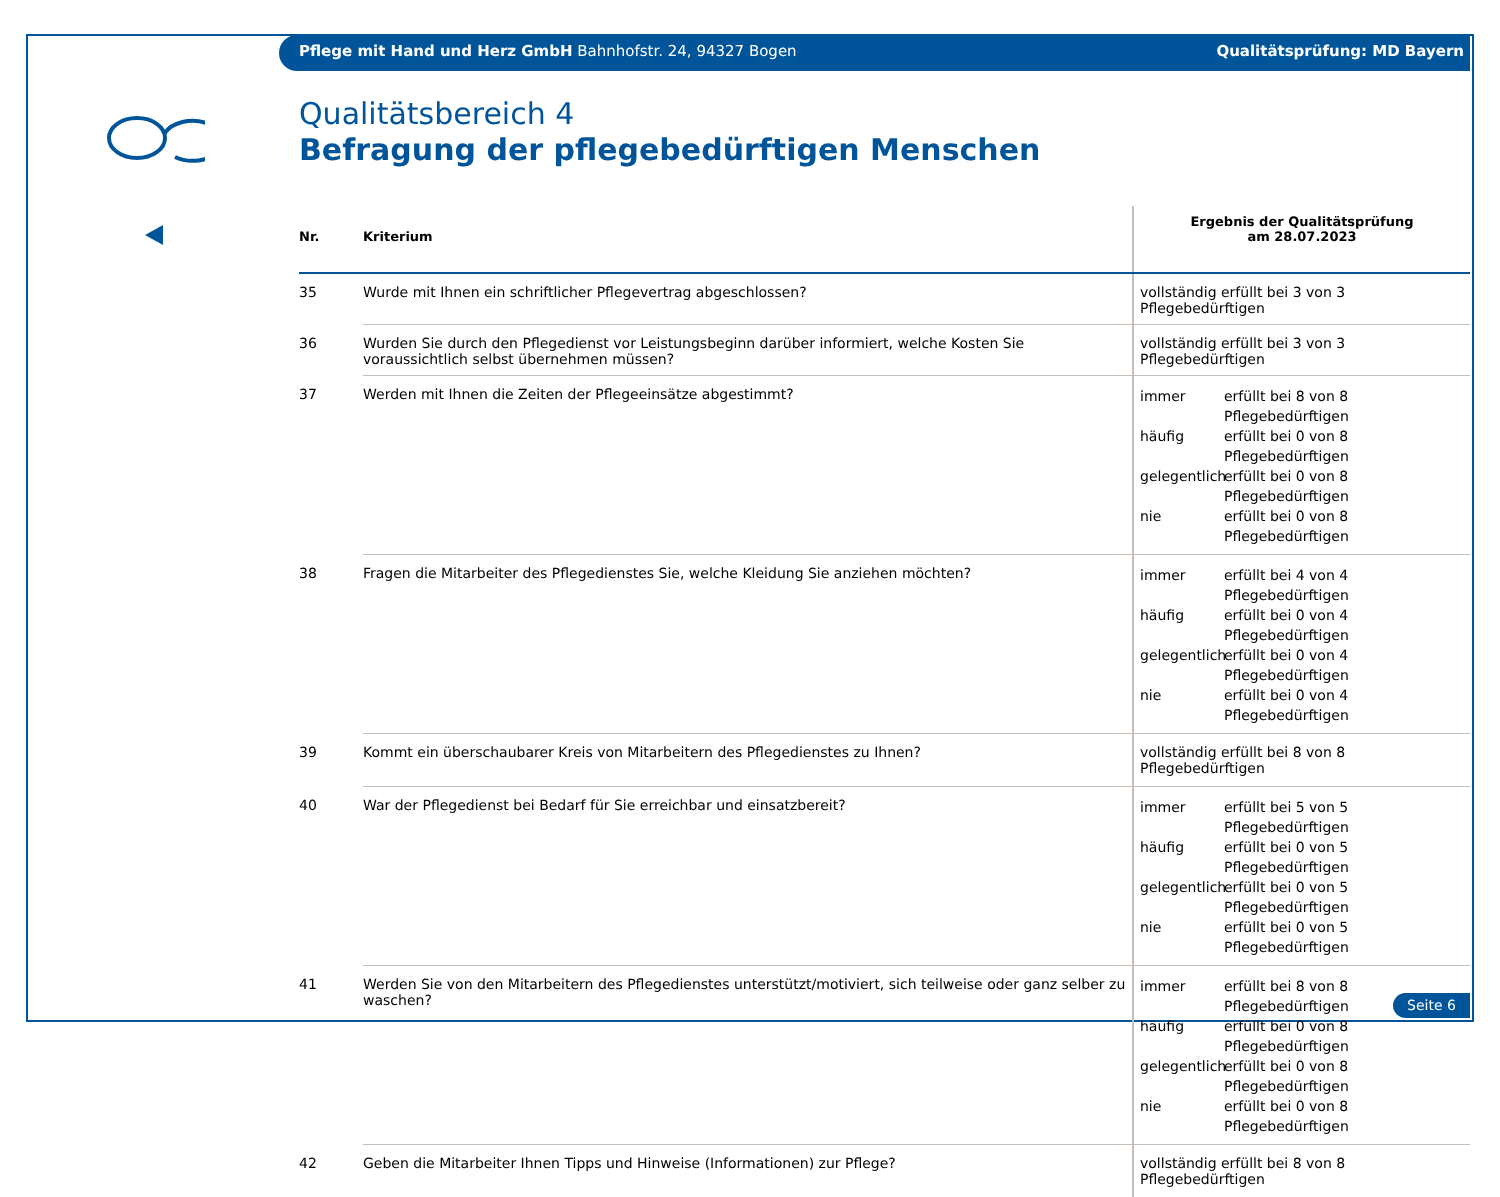Pflege mit Hand und Herz GmbH Bahnhofstr. 24, 94327 Bogen Qualitätsprüfung: MD Bayern
Qualitätsbereich 4
Befragung der pflegebedürftigen Menschen
| Nr. | Kriterium | Ergebnis der Qualitätsprüfung am 28.07.2023 |
| --- | --- | --- |
| 35 | Wurde mit Ihnen ein schriftlicher Pflegevertrag abgeschlossen? | vollständig erfüllt bei 3 von 3 Pflegebedürftigen |
| 36 | Wurden Sie durch den Pflegedienst vor Leistungsbeginn darüber informiert, welche Kosten Sie voraussichtlich selbst übernehmen müssen? | vollständig erfüllt bei 3 von 3 Pflegebedürftigen |
| 37 | Werden mit Ihnen die Zeiten der Pflegeeinsätze abgestimmt? | immer erfüllt bei 8 von 8 Pflegebedürftigen häufig erfüllt bei 0 von 8 Pflegebedürftigen gelegentlich erfüllt bei 0 von 8 Pflegebedürftigen nie erfüllt bei 0 von 8 Pflegebedürftigen |
| 38 | Fragen die Mitarbeiter des Pflegedienstes Sie, welche Kleidung Sie anziehen möchten? | immer erfüllt bei 4 von 4 Pflegebedürftigen häufig erfüllt bei 0 von 4 Pflegebedürftigen gelegentlich erfüllt bei 0 von 4 Pflegebedürftigen nie erfüllt bei 0 von 4 Pflegebedürftigen |
| 39 | Kommt ein überschaubarer Kreis von Mitarbeitern des Pflegedienstes zu Ihnen? | vollständig erfüllt bei 8 von 8 Pflegebedürftigen |
| 40 | War der Pflegedienst bei Bedarf für Sie erreichbar und einsatzbereit? | immer erfüllt bei 5 von 5 Pflegebedürftigen häufig erfüllt bei 0 von 5 Pflegebedürftigen gelegentlich erfüllt bei 0 von 5 Pflegebedürftigen nie erfüllt bei 0 von 5 Pflegebedürftigen |
| 41 | Werden Sie von den Mitarbeitern des Pflegedienstes unterstützt/motiviert, sich teilweise oder ganz selber zu waschen? | immer erfüllt bei 8 von 8 Pflegebedürftigen häufig erfüllt bei 0 von 8 Pflegebedürftigen gelegentlich erfüllt bei 0 von 8 Pflegebedürftigen nie erfüllt bei 0 von 8 Pflegebedürftigen |
| 42 | Geben die Mitarbeiter Ihnen Tipps und Hinweise (Informationen) zur Pflege? | vollständig erfüllt bei 8 von 8 Pflegebedürftigen |
Seite 6